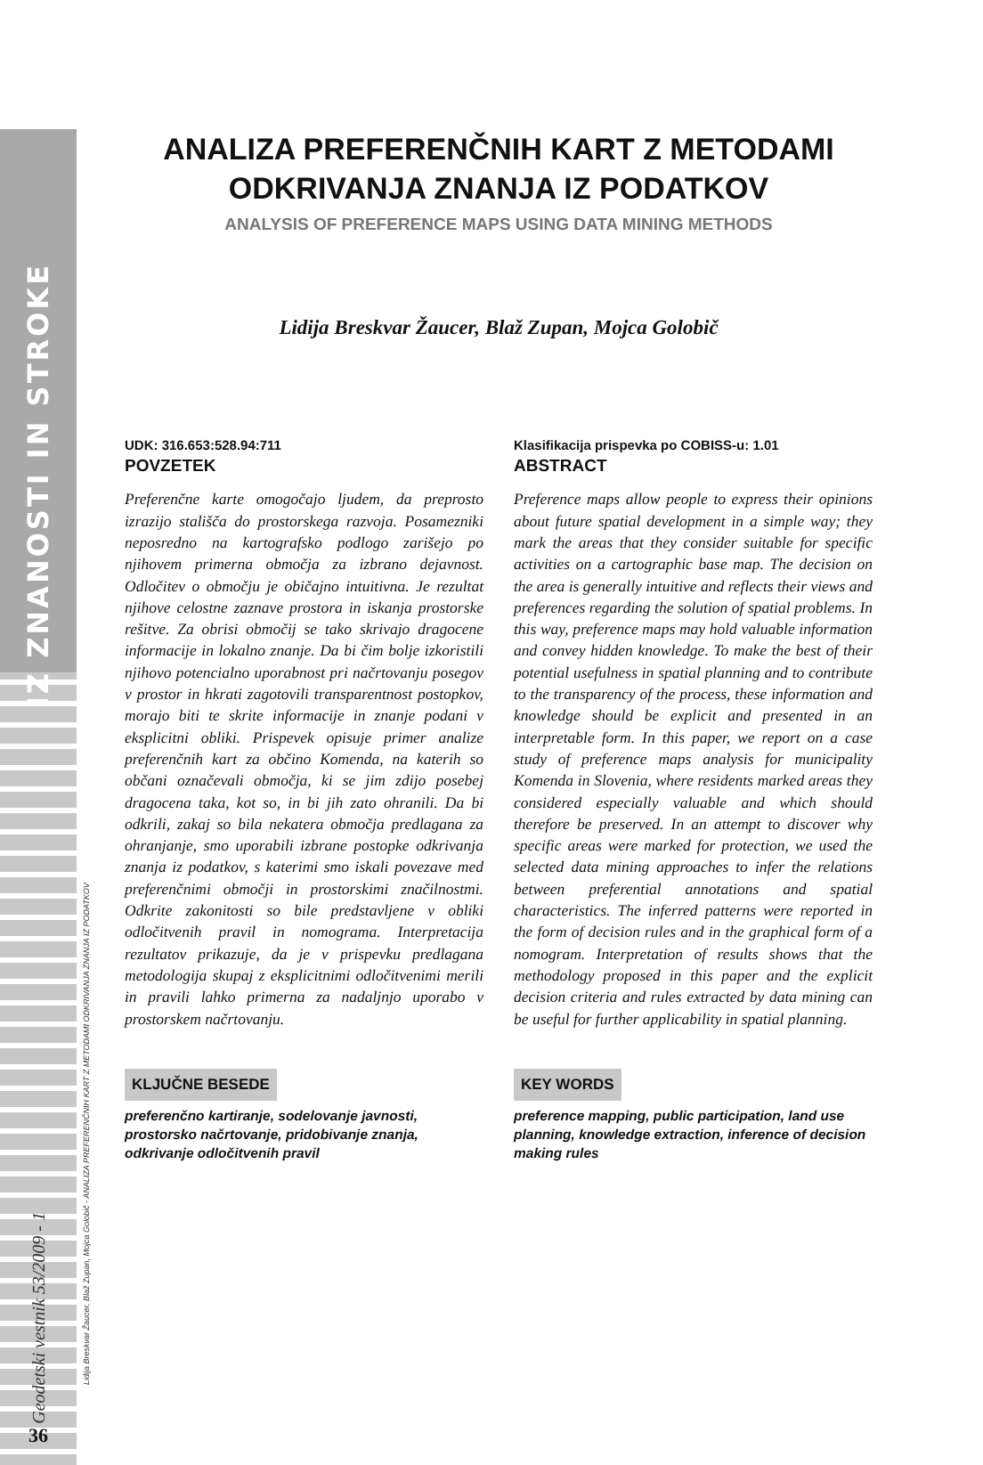IZ ZNANOSTI IN STROKE
Geodetski vestnik 53/2009 - 1
36
Lidija Breskvar Žaucer, Blaž Zupan, Mojca Golobič - ANALIZA PREFERENČNIH KART Z METODAMI ODKRIVANJA ZNANJA IZ PODATKOV
ANALIZA PREFERENČNIH KART Z METODAMI
ODKRIVANJA ZNANJA IZ PODATKOV
ANALYSIS OF PREFERENCE MAPS USING DATA MINING METHODS
Lidija Breskvar Žaucer, Blaž Zupan, Mojca Golobič
UDK: 316.653:528.94:711
POVZETEK
Preferenčne karte omogočajo ljudem, da preprosto izrazijo stališča do prostorskega razvoja. Posamezniki neposredno na kartografsko podlogo zarišejo po njihovem primerna območja za izbrano dejavnost. Odločitev o območju je običajno intuitivna. Je rezultat njihove celostne zaznave prostora in iskanja prostorske rešitve. Za obrisi območij se tako skrivajo dragocene informacije in lokalno znanje. Da bi čim bolje izkoristili njihovo potencialno uporabnost pri načrtovanju posegov v prostor in hkrati zagotovili transparentnost postopkov, morajo biti te skrite informacije in znanje podani v eksplicitni obliki. Prispevek opisuje primer analize preferenčnih kart za občino Komenda, na katerih so občani označevali območja, ki se jim zdijo posebej dragocena taka, kot so, in bi jih zato ohranili. Da bi odkrili, zakaj so bila nekatera območja predlagana za ohranjanje, smo uporabili izbrane postopke odkrivanja znanja iz podatkov, s katerimi smo iskali povezave med preferenčnimi območji in prostorskimi značilnostmi. Odkrite zakonitosti so bile predstavljene v obliki odločitvenih pravil in nomograma. Interpretacija rezultatov prikazuje, da je v prispevku predlagana metodologija skupaj z eksplicitnimi odločitvenimi merili in pravili lahko primerna za nadaljnjo uporabo v prostorskem načrtovanju.
KLJUČNE BESEDE
preferenčno kartiranje, sodelovanje javnosti, prostorsko načrtovanje, pridobivanje znanja, odkrivanje odločitvenih pravil
Klasifikacija prispevka po COBISS-u: 1.01
ABSTRACT
Preference maps allow people to express their opinions about future spatial development in a simple way; they mark the areas that they consider suitable for specific activities on a cartographic base map. The decision on the area is generally intuitive and reflects their views and preferences regarding the solution of spatial problems. In this way, preference maps may hold valuable information and convey hidden knowledge. To make the best of their potential usefulness in spatial planning and to contribute to the transparency of the process, these information and knowledge should be explicit and presented in an interpretable form. In this paper, we report on a case study of preference maps analysis for municipality Komenda in Slovenia, where residents marked areas they considered especially valuable and which should therefore be preserved. In an attempt to discover why specific areas were marked for protection, we used the selected data mining approaches to infer the relations between preferential annotations and spatial characteristics. The inferred patterns were reported in the form of decision rules and in the graphical form of a nomogram. Interpretation of results shows that the methodology proposed in this paper and the explicit decision criteria and rules extracted by data mining can be useful for further applicability in spatial planning.
KEY WORDS
preference mapping, public participation, land use planning, knowledge extraction, inference of decision making rules